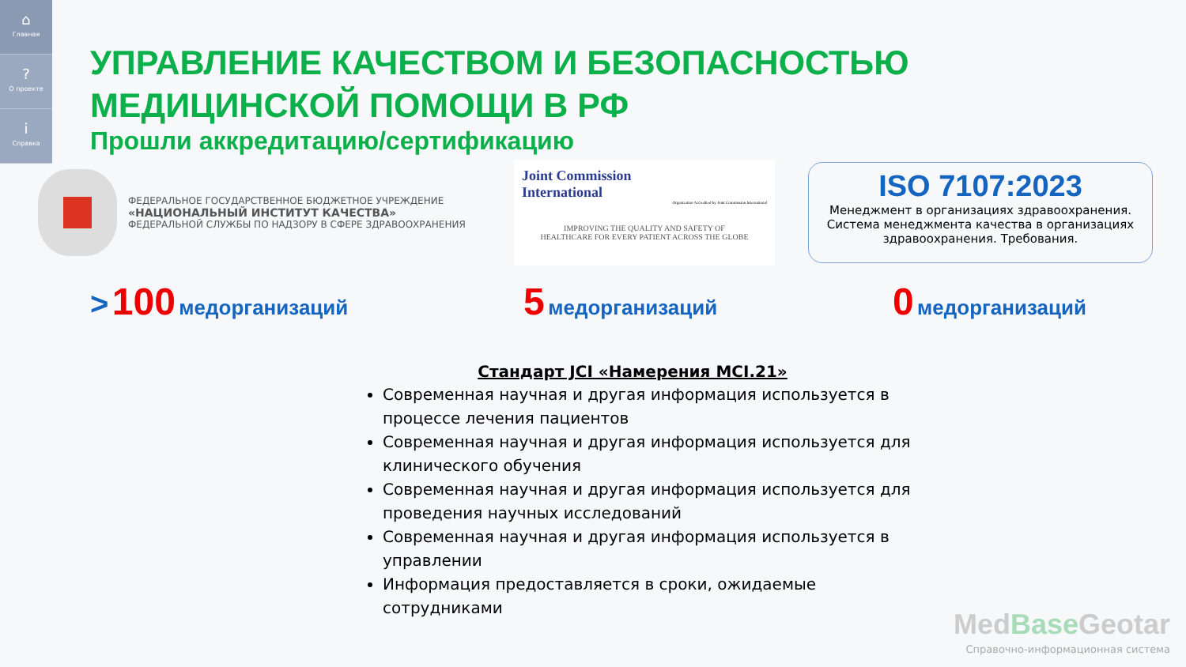⌂
Главная
?
О проекте
i
Справка
УПРАВЛЕНИЕ КАЧЕСТВОМ И БЕЗОПАСНОСТЬЮ
МЕДИЦИНСКОЙ ПОМОЩИ В РФ
Прошли аккредитацию/сертификацию
ФЕДЕРАЛЬНОЕ ГОСУДАРСТВЕННОЕ БЮДЖЕТНОЕ УЧРЕЖДЕНИЕ
«НАЦИОНАЛЬНЫЙ ИНСТИТУТ КАЧЕСТВА»
ФЕДЕРАЛЬНОЙ СЛУЖБЫ ПО НАДЗОРУ В СФЕРЕ ЗДРАВООХРАНЕНИЯ
Joint Commission
International
Organization Accredited by Joint Commission International
IMPROVING THE QUALITY AND SAFETY OF
HEALTHCARE FOR EVERY PATIENT ACROSS THE GLOBE
ISO 7107:2023
Менеджмент в организациях здравоохранения. Система менеджмента качества в организациях здравоохранения. Требования.
> 100 медорганизаций
5 медорганизаций
0 медорганизаций
Стандарт JCI «Намерения MCI.21»
Современная научная и другая информация используется в процессе лечения пациентов
Современная научная и другая информация используется для клинического обучения
Современная научная и другая информация используется для проведения научных исследований
Современная научная и другая информация используется в управлении
Информация предоставляется в сроки, ожидаемые сотрудниками
MedBase Geotar
Справочно-информационная система